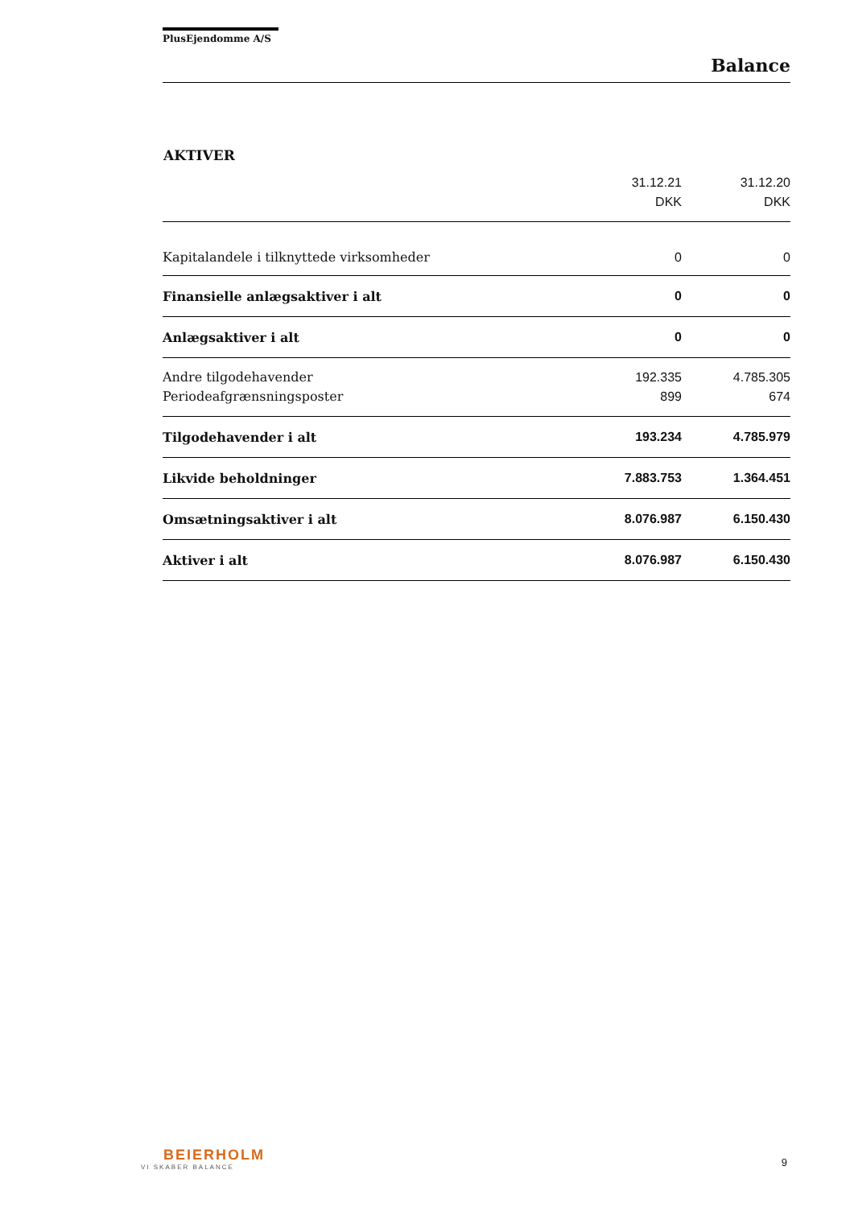PlusEjendomme A/S
Balance
AKTIVER
| | 31.12.21 DKK | 31.12.20 DKK |
| --- | --- | --- |
| Kapitalandele i tilknyttede virksomheder | 0 | 0 |
| Finansielle anlægsaktiver i alt | 0 | 0 |
| Anlægsaktiver i alt | 0 | 0 |
| Andre tilgodehavender | 192.335 | 4.785.305 |
| Periodeafgrænsningsposter | 899 | 674 |
| Tilgodehavender i alt | 193.234 | 4.785.979 |
| Likvide beholdninger | 7.883.753 | 1.364.451 |
| Omsætningsaktiver i alt | 8.076.987 | 6.150.430 |
| Aktiver i alt | 8.076.987 | 6.150.430 |
BEIERHOLM
VI SKABER BALANCE
9